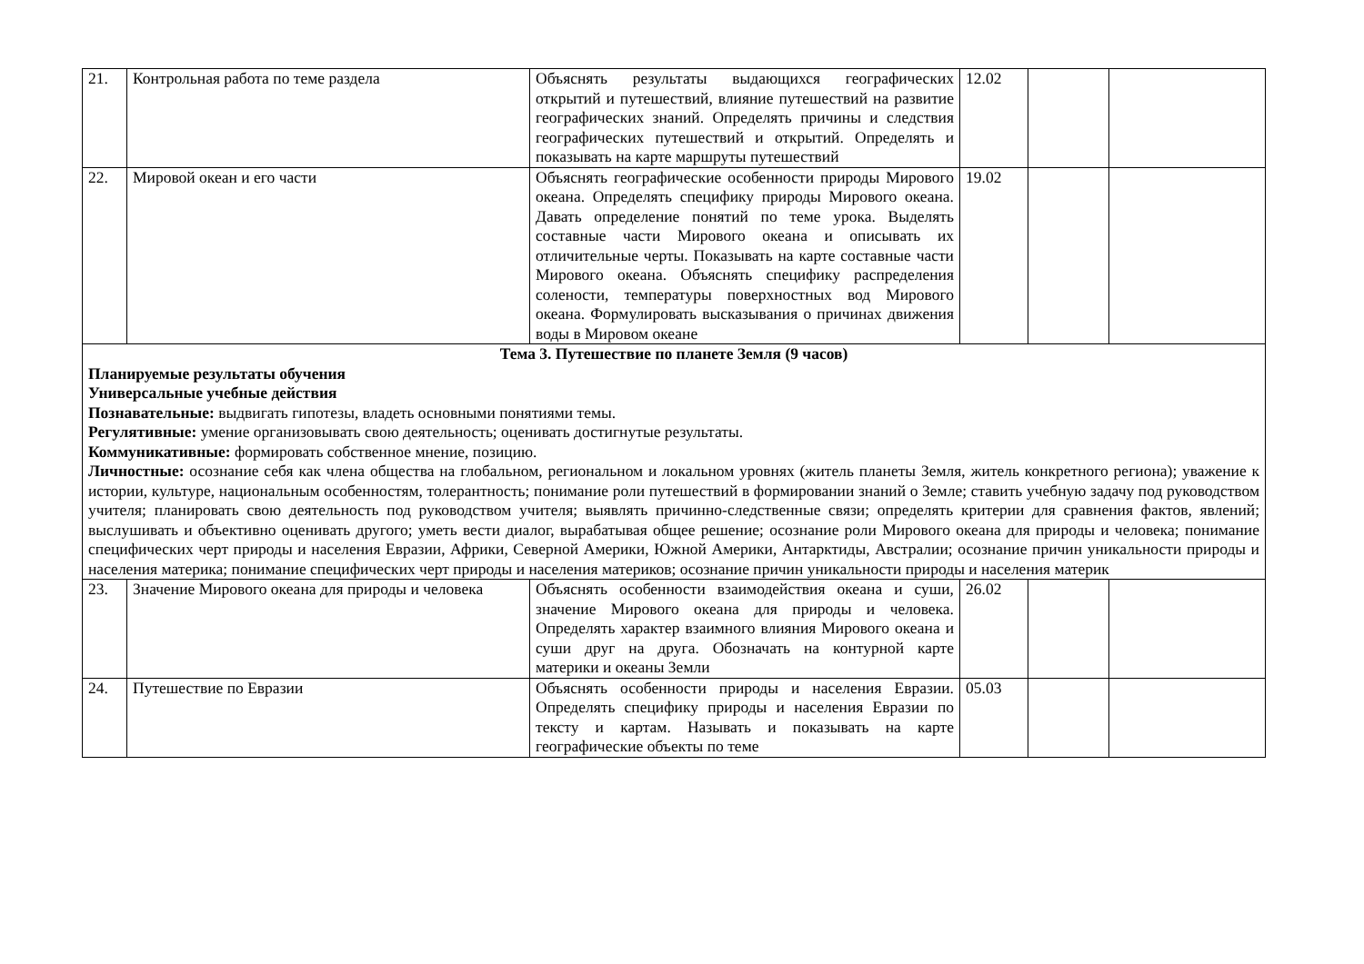| 21. | Контрольная работа по теме раздела | Объяснять результаты выдающихся географических открытий и путешествий, влияние путешествий на развитие географических знаний. Определять причины и следствия географических путешествий и открытий. Определять и показывать на карте маршруты путешествий | 12.02 | | |
| 22. | Мировой океан и его части | Объяснять географические особенности природы Мирового океана. Определять специфику природы Мирового океана. Давать определение понятий по теме урока. Выделять составные части Мирового океана и описывать их отличительные черты. Показывать на карте составные части Мирового океана. Объяснять специфику распределения солености, температуры поверхностных вод Мирового океана. Формулировать высказывания о причинах движения воды в Мировом океане | 19.02 | | |
| Тема 3. Путешествие по планете Земля (9 часов) Планируемые результаты обучения Универсальные учебные действия Познавательные: выдвигать гипотезы, владеть основными понятиями темы. Регулятивные: умение организовывать свою деятельность; оценивать достигнутые результаты. Коммуникативные: формировать собственное мнение, позицию. Личностные: осознание себя как члена общества на глобальном, региональном и локальном уровнях (житель планеты Земля, житель конкретного региона); уважение к истории, культуре, национальным особенностям, толерантность; понимание роли путешествий в формировании знаний о Земле; ставить учебную задачу под руководством учителя; планировать свою деятельность под руководством учителя; выявлять причинно-следственные связи; определять критерии для сравнения фактов, явлений; выслушивать и объективно оценивать другого; уметь вести диалог, вырабатывая общее решение; осознание роли Мирового океана для природы и человека; понимание специфических черт природы и населения Евразии, Африки, Северной Америки, Южной Америки, Антарктиды, Австралии; осознание причин уникальности природы и населения материка; понимание специфических черт природы и населения материков; осознание причин уникальности природы и населения материк | | | | | |
| 23. | Значение Мирового океана для природы и человека | Объяснять особенности взаимодействия океана и суши, значение Мирового океана для природы и человека. Определять характер взаимного влияния Мирового океана и суши друг на друга. Обозначать на контурной карте материки и океаны Земли | 26.02 | | |
| 24. | Путешествие по Евразии | Объяснять особенности природы и населения Евразии. Определять специфику природы и населения Евразии по тексту и картам. Называть и показывать на карте географические объекты по теме | 05.03 | | |